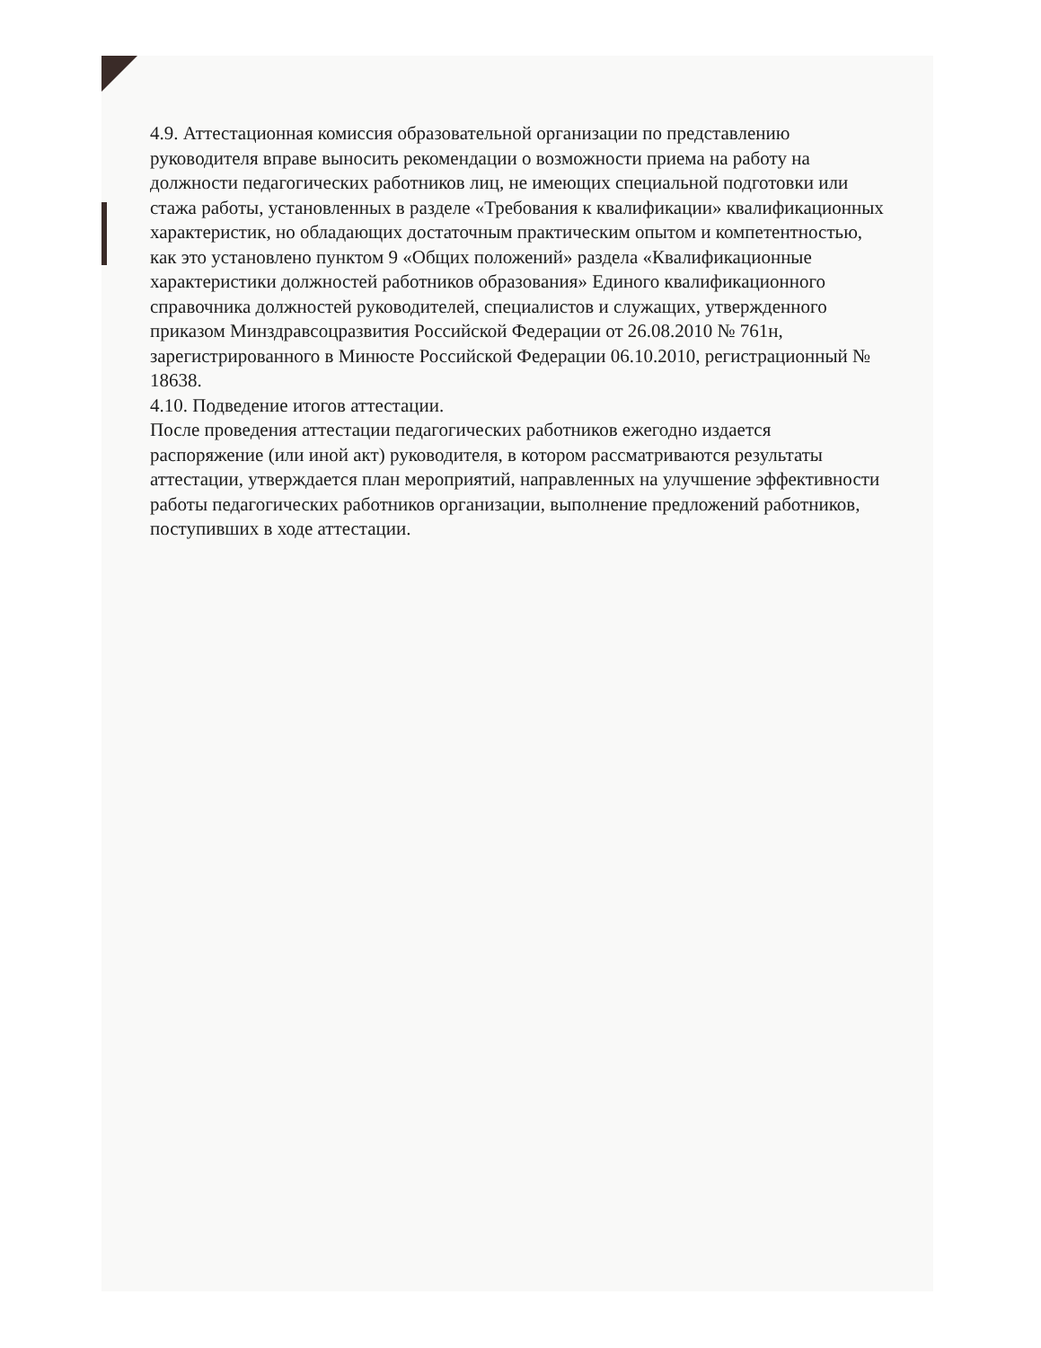4.9. Аттестационная комиссия образовательной организации по представлению руководителя вправе выносить рекомендации о возможности приема на работу на должности педагогических работников лиц, не имеющих специальной подготовки или стажа работы, установленных в разделе «Требования к квалификации» квалификационных характеристик, но обладающих достаточным практическим опытом и компетентностью, как это установлено пунктом 9 «Общих положений» раздела «Квалификационные характеристики должностей работников образования» Единого квалификационного справочника должностей руководителей, специалистов и служащих, утвержденного приказом Минздравсоцразвития Российской Федерации от 26.08.2010 № 761н, зарегистрированного в Минюсте Российской Федерации 06.10.2010, регистрационный № 18638.
4.10. Подведение итогов аттестации.
После проведения аттестации педагогических работников ежегодно издается распоряжение (или иной акт) руководителя, в котором рассматриваются результаты аттестации, утверждается план мероприятий, направленных на улучшение эффективности работы педагогических работников организации, выполнение предложений работников, поступивших в ходе аттестации.